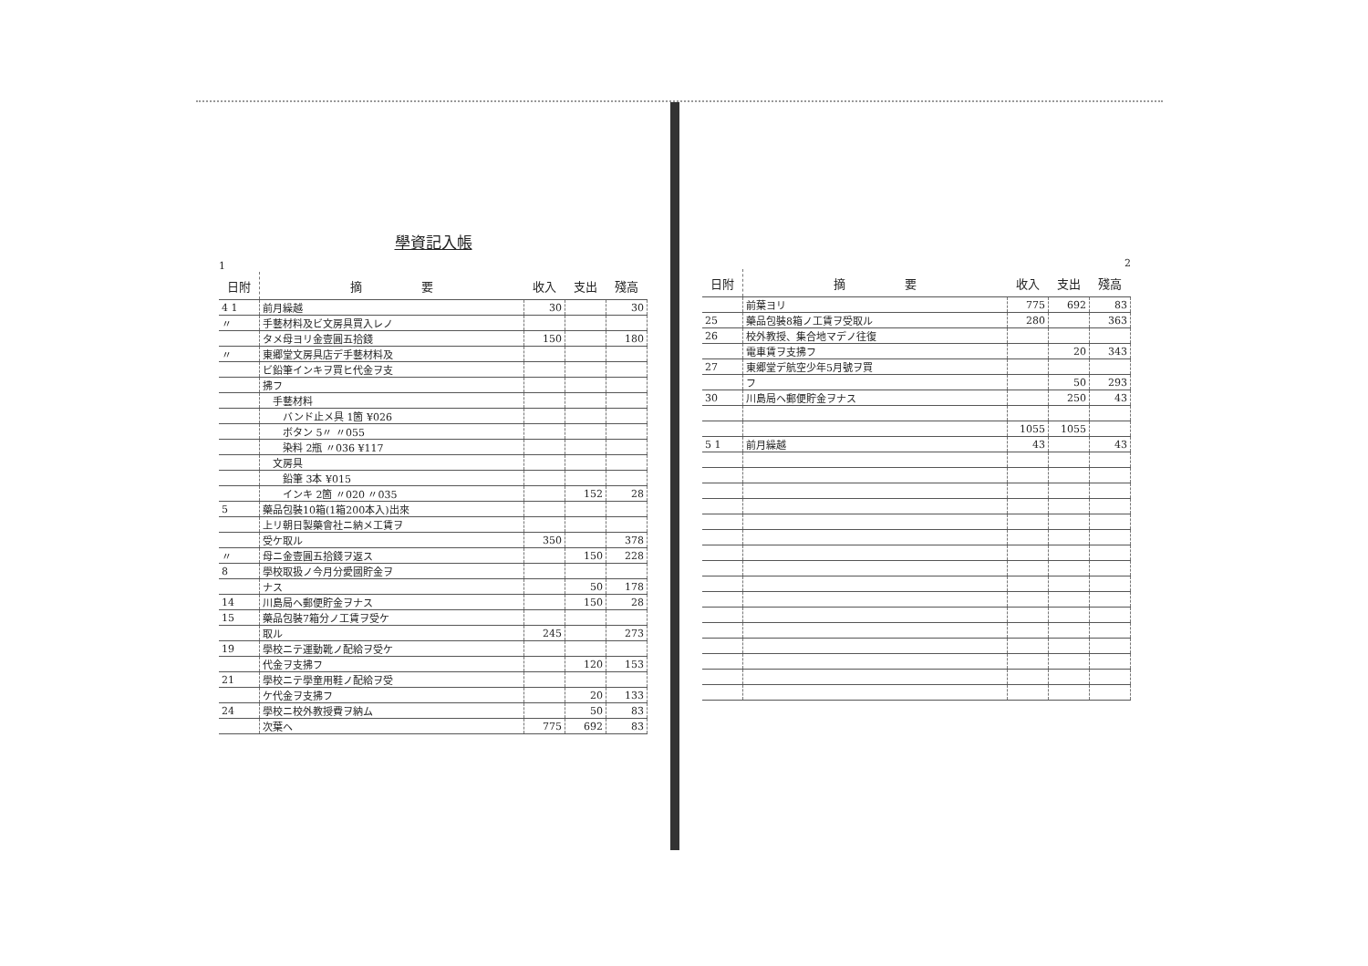學資記入帳
1
| 日附 | 摘 要 | 收入 | 支出 | 殘高 |
| --- | --- | --- | --- | --- |
| 4 1 | 前月繰越 | 30 | | 30 |
| 〃 | 手藝材料及ビ文房具買入レノ | | | |
| | タメ母ヨリ金壹圓五拾錢 | 150 | | 180 |
| 〃 | 東郷堂文房具店デ手藝材料及 | | | |
| | ビ鉛筆インキヲ買ヒ代金ヲ支 | | | |
| | 拂フ | | | |
| | 手藝材料 | | | |
| | バンド止メ具 1箇 ¥026 | | | |
| | ボタン 5〃 〃055 | | | |
| | 染料 2瓶 〃036 ¥117 | | | |
| | 文房具 | | | |
| | 鉛筆 3本 ¥015 | | | |
| | インキ 2箇 〃020 〃035 | | 152 | 28 |
| 5 | 藥品包裝10箱(1箱200本入)出來 | | | |
| | 上リ朝日製藥會社ニ納メ工賃ヲ | | | |
| | 受ケ取ル | 350 | | 378 |
| 〃 | 母ニ金壹圓五拾錢ヲ返ス | | 150 | 228 |
| 8 | 學校取扱ノ今月分愛國貯金ヲ | | | |
| | ナス | | 50 | 178 |
| 14 | 川島局ヘ郵便貯金ヲナス | | 150 | 28 |
| 15 | 藥品包裝7箱分ノ工賃ヲ受ケ | | | |
| | 取ル | 245 | | 273 |
| 19 | 學校ニテ運動靴ノ配給ヲ受ケ | | | |
| | 代金ヲ支拂フ | | 120 | 153 |
| 21 | 學校ニテ學童用鞋ノ配給ヲ受 | | | |
| | ケ代金ヲ支拂フ | | 20 | 133 |
| 24 | 學校ニ校外教授費ヲ納ム | | 50 | 83 |
| | 次葉ヘ | 775 | 692 | 83 |
2
| 日附 | 摘 要 | 收入 | 支出 | 殘高 |
| --- | --- | --- | --- | --- |
| | 前葉ヨリ | 775 | 692 | 83 |
| 25 | 藥品包裝8箱ノ工賃ヲ受取ル | 280 | | 363 |
| 26 | 校外教授、集合地マデノ往復 | | | |
| | 電車賃ヲ支拂フ | | 20 | 343 |
| 27 | 東郷堂デ航空少年5月號ヲ買 | | | |
| | フ | | 50 | 293 |
| 30 | 川島局ヘ郵便貯金ヲナス | | 250 | 43 |
| | | 1055 | 1055 | |
| 5 1 | 前月繰越 | 43 | | 43 |